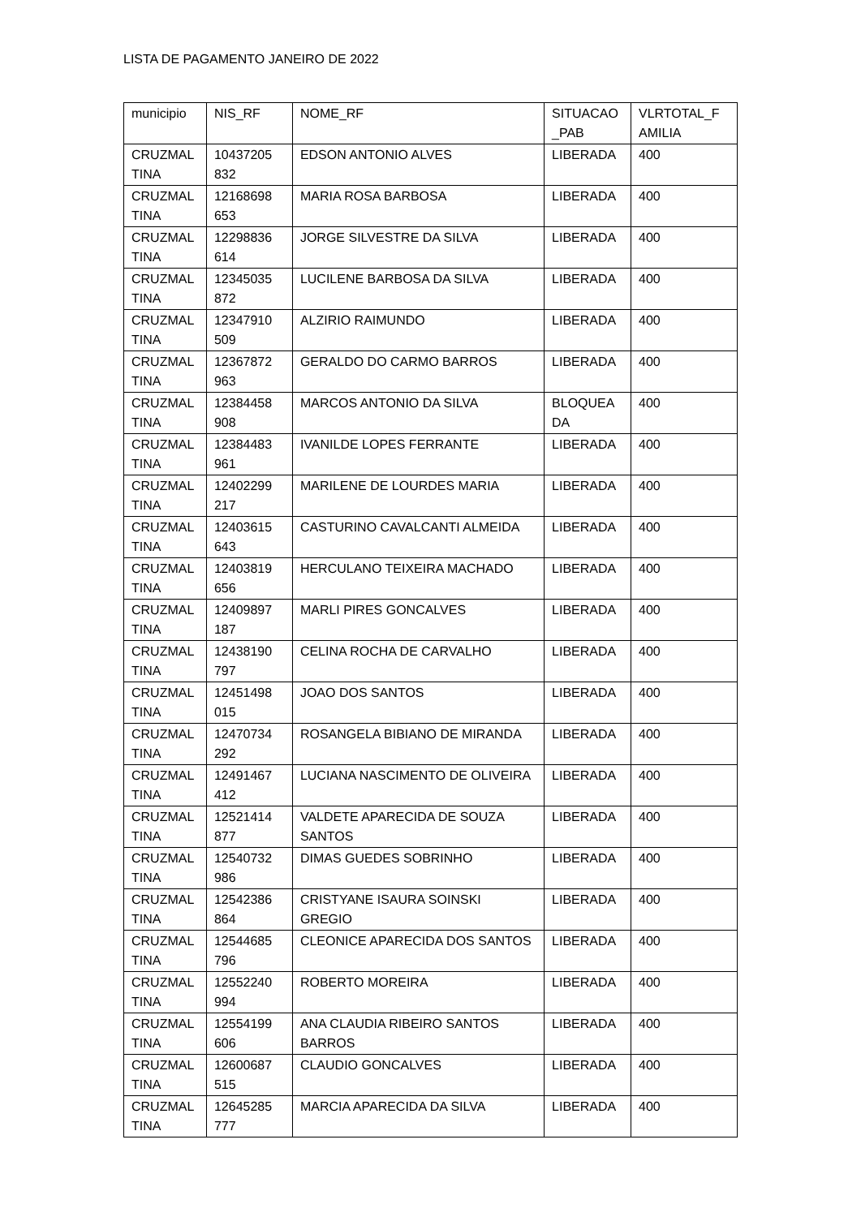LISTA DE PAGAMENTO JANEIRO DE 2022
| municipio | NIS_RF | NOME_RF | SITUACAO _PAB | VLRTOTAL_F AMILIA |
| CRUZMAL TINA | 10437205 832 | EDSON ANTONIO ALVES | LIBERADA | 400 |
| CRUZMAL TINA | 12168698 653 | MARIA ROSA BARBOSA | LIBERADA | 400 |
| CRUZMAL TINA | 12298836 614 | JORGE SILVESTRE DA SILVA | LIBERADA | 400 |
| CRUZMAL TINA | 12345035 872 | LUCILENE BARBOSA DA SILVA | LIBERADA | 400 |
| CRUZMAL TINA | 12347910 509 | ALZIRIO RAIMUNDO | LIBERADA | 400 |
| CRUZMAL TINA | 12367872 963 | GERALDO DO CARMO BARROS | LIBERADA | 400 |
| CRUZMAL TINA | 12384458 908 | MARCOS ANTONIO DA SILVA | BLOQUEA DA | 400 |
| CRUZMAL TINA | 12384483 961 | IVANILDE LOPES FERRANTE | LIBERADA | 400 |
| CRUZMAL TINA | 12402299 217 | MARILENE DE LOURDES MARIA | LIBERADA | 400 |
| CRUZMAL TINA | 12403615 643 | CASTURINO CAVALCANTI ALMEIDA | LIBERADA | 400 |
| CRUZMAL TINA | 12403819 656 | HERCULANO TEIXEIRA MACHADO | LIBERADA | 400 |
| CRUZMAL TINA | 12409897 187 | MARLI PIRES GONCALVES | LIBERADA | 400 |
| CRUZMAL TINA | 12438190 797 | CELINA ROCHA DE CARVALHO | LIBERADA | 400 |
| CRUZMAL TINA | 12451498 015 | JOAO DOS SANTOS | LIBERADA | 400 |
| CRUZMAL TINA | 12470734 292 | ROSANGELA BIBIANO DE MIRANDA | LIBERADA | 400 |
| CRUZMAL TINA | 12491467 412 | LUCIANA NASCIMENTO DE OLIVEIRA | LIBERADA | 400 |
| CRUZMAL TINA | 12521414 877 | VALDETE APARECIDA DE SOUZA SANTOS | LIBERADA | 400 |
| CRUZMAL TINA | 12540732 986 | DIMAS GUEDES SOBRINHO | LIBERADA | 400 |
| CRUZMAL TINA | 12542386 864 | CRISTYANE ISAURA SOINSKI GREGIO | LIBERADA | 400 |
| CRUZMAL TINA | 12544685 796 | CLEONICE APARECIDA DOS SANTOS | LIBERADA | 400 |
| CRUZMAL TINA | 12552240 994 | ROBERTO MOREIRA | LIBERADA | 400 |
| CRUZMAL TINA | 12554199 606 | ANA CLAUDIA RIBEIRO SANTOS BARROS | LIBERADA | 400 |
| CRUZMAL TINA | 12600687 515 | CLAUDIO GONCALVES | LIBERADA | 400 |
| CRUZMAL TINA | 12645285 777 | MARCIA APARECIDA DA SILVA | LIBERADA | 400 |